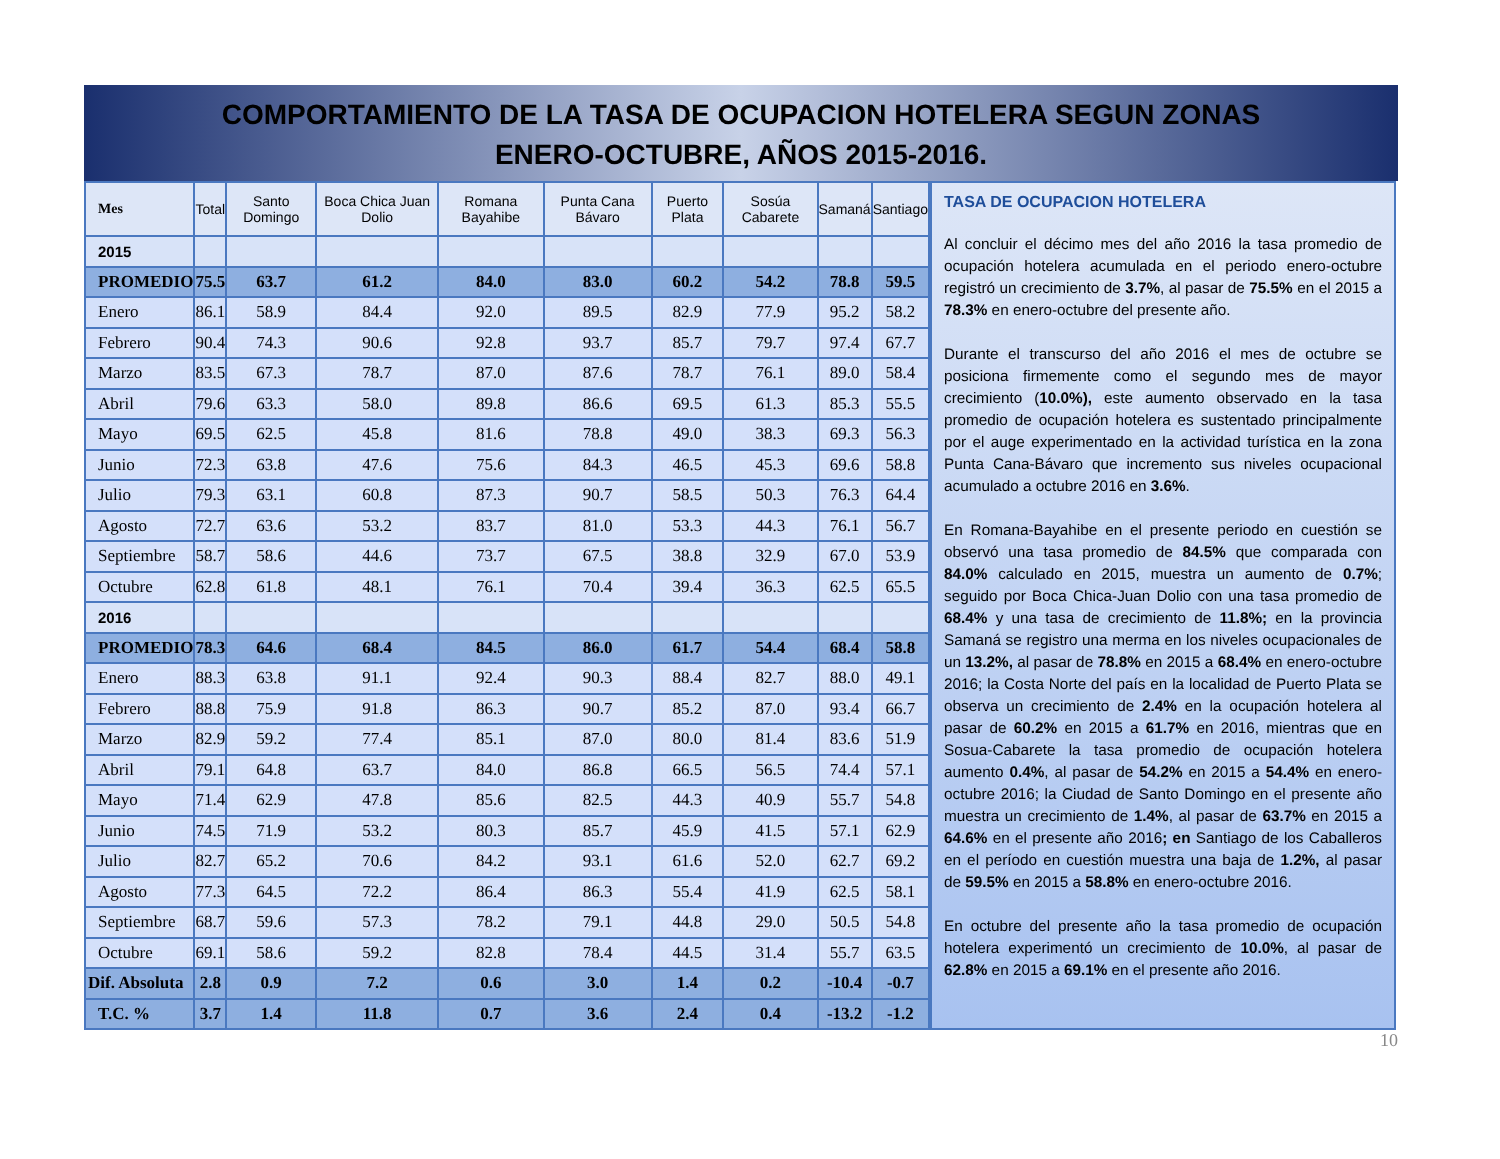COMPORTAMIENTO DE LA TASA DE OCUPACION HOTELERA SEGUN ZONAS
ENERO-OCTUBRE, AÑOS 2015-2016.
| Mes | Total | Santo Domingo | Boca Chica Juan Dolio | Romana Bayahibe | Punta Cana Bávaro | Puerto Plata | Sosúa Cabarete | Samaná | Santiago |
| --- | --- | --- | --- | --- | --- | --- | --- | --- | --- |
| 2015 | | | | | | | | | |
| PROMEDIO | 75.5 | 63.7 | 61.2 | 84.0 | 83.0 | 60.2 | 54.2 | 78.8 | 59.5 |
| Enero | 86.1 | 58.9 | 84.4 | 92.0 | 89.5 | 82.9 | 77.9 | 95.2 | 58.2 |
| Febrero | 90.4 | 74.3 | 90.6 | 92.8 | 93.7 | 85.7 | 79.7 | 97.4 | 67.7 |
| Marzo | 83.5 | 67.3 | 78.7 | 87.0 | 87.6 | 78.7 | 76.1 | 89.0 | 58.4 |
| Abril | 79.6 | 63.3 | 58.0 | 89.8 | 86.6 | 69.5 | 61.3 | 85.3 | 55.5 |
| Mayo | 69.5 | 62.5 | 45.8 | 81.6 | 78.8 | 49.0 | 38.3 | 69.3 | 56.3 |
| Junio | 72.3 | 63.8 | 47.6 | 75.6 | 84.3 | 46.5 | 45.3 | 69.6 | 58.8 |
| Julio | 79.3 | 63.1 | 60.8 | 87.3 | 90.7 | 58.5 | 50.3 | 76.3 | 64.4 |
| Agosto | 72.7 | 63.6 | 53.2 | 83.7 | 81.0 | 53.3 | 44.3 | 76.1 | 56.7 |
| Septiembre | 58.7 | 58.6 | 44.6 | 73.7 | 67.5 | 38.8 | 32.9 | 67.0 | 53.9 |
| Octubre | 62.8 | 61.8 | 48.1 | 76.1 | 70.4 | 39.4 | 36.3 | 62.5 | 65.5 |
| 2016 | | | | | | | | | |
| PROMEDIO | 78.3 | 64.6 | 68.4 | 84.5 | 86.0 | 61.7 | 54.4 | 68.4 | 58.8 |
| Enero | 88.3 | 63.8 | 91.1 | 92.4 | 90.3 | 88.4 | 82.7 | 88.0 | 49.1 |
| Febrero | 88.8 | 75.9 | 91.8 | 86.3 | 90.7 | 85.2 | 87.0 | 93.4 | 66.7 |
| Marzo | 82.9 | 59.2 | 77.4 | 85.1 | 87.0 | 80.0 | 81.4 | 83.6 | 51.9 |
| Abril | 79.1 | 64.8 | 63.7 | 84.0 | 86.8 | 66.5 | 56.5 | 74.4 | 57.1 |
| Mayo | 71.4 | 62.9 | 47.8 | 85.6 | 82.5 | 44.3 | 40.9 | 55.7 | 54.8 |
| Junio | 74.5 | 71.9 | 53.2 | 80.3 | 85.7 | 45.9 | 41.5 | 57.1 | 62.9 |
| Julio | 82.7 | 65.2 | 70.6 | 84.2 | 93.1 | 61.6 | 52.0 | 62.7 | 69.2 |
| Agosto | 77.3 | 64.5 | 72.2 | 86.4 | 86.3 | 55.4 | 41.9 | 62.5 | 58.1 |
| Septiembre | 68.7 | 59.6 | 57.3 | 78.2 | 79.1 | 44.8 | 29.0 | 50.5 | 54.8 |
| Octubre | 69.1 | 58.6 | 59.2 | 82.8 | 78.4 | 44.5 | 31.4 | 55.7 | 63.5 |
| Dif. Absoluta | 2.8 | 0.9 | 7.2 | 0.6 | 3.0 | 1.4 | 0.2 | -10.4 | -0.7 |
| T.C. % | 3.7 | 1.4 | 11.8 | 0.7 | 3.6 | 2.4 | 0.4 | -13.2 | -1.2 |
TASA DE OCUPACION HOTELERA
Al concluir el décimo mes del año 2016 la tasa promedio de ocupación hotelera acumulada en el periodo enero-octubre registró un crecimiento de 3.7%, al pasar de 75.5% en el 2015 a 78.3% en enero-octubre del presente año.
Durante el transcurso del año 2016 el mes de octubre se posiciona firmemente como el segundo mes de mayor crecimiento (10.0%), este aumento observado en la tasa promedio de ocupación hotelera es sustentado principalmente por el auge experimentado en la actividad turística en la zona Punta Cana-Bávaro que incremento sus niveles ocupacional acumulado a octubre 2016 en 3.6%.
En Romana-Bayahibe en el presente periodo en cuestión se observó una tasa promedio de 84.5% que comparada con 84.0% calculado en 2015, muestra un aumento de 0.7%; seguido por Boca Chica-Juan Dolio con una tasa promedio de 68.4% y una tasa de crecimiento de 11.8%; en la provincia Samaná se registro una merma en los niveles ocupacionales de un 13.2%, al pasar de 78.8% en 2015 a 68.4% en enero-octubre 2016; la Costa Norte del país en la localidad de Puerto Plata se observa un crecimiento de 2.4% en la ocupación hotelera al pasar de 60.2% en 2015 a 61.7% en 2016, mientras que en Sosua-Cabarete la tasa promedio de ocupación hotelera aumento 0.4%, al pasar de 54.2% en 2015 a 54.4% en enero-octubre 2016; la Ciudad de Santo Domingo en el presente año muestra un crecimiento de 1.4%, al pasar de 63.7% en 2015 a 64.6% en el presente año 2016; en Santiago de los Caballeros en el período en cuestión muestra una baja de 1.2%, al pasar de 59.5% en 2015 a 58.8% en enero-octubre 2016.
En octubre del presente año la tasa promedio de ocupación hotelera experimentó un crecimiento de 10.0%, al pasar de 62.8% en 2015 a 69.1% en el presente año 2016.
10